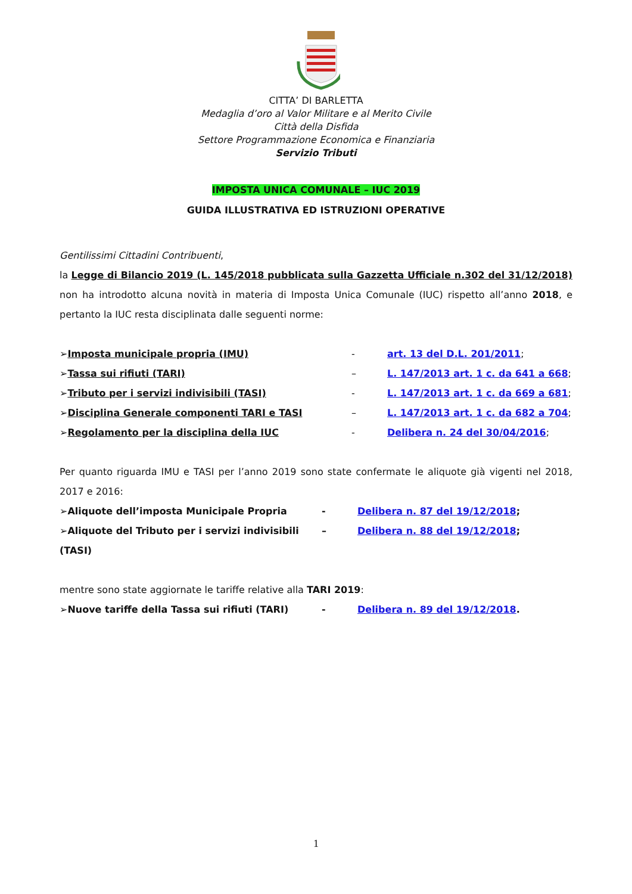CITTA’ DI BARLETTA
Medaglia d’oro al Valor Militare e al Merito Civile
Città della Disfida
Settore Programmazione Economica e Finanziaria
Servizio Tributi
IMPOSTA UNICA COMUNALE – IUC 2019
GUIDA ILLUSTRATIVA ED ISTRUZIONI OPERATIVE
Gentilissimi Cittadini Contribuenti,
la Legge di Bilancio 2019 (L. 145/2018 pubblicata sulla Gazzetta Ufficiale n.302 del 31/12/2018) non ha introdotto alcuna novità in materia di Imposta Unica Comunale (IUC) rispetto all’anno 2018, e pertanto la IUC resta disciplinata dalle seguenti norme:
➢Imposta municipale propria (IMU) - art. 13 del D.L. 201/2011;
➢Tassa sui rifiuti (TARI) – L. 147/2013 art. 1 c. da 641 a 668;
➢Tributo per i servizi indivisibili (TASI) - L. 147/2013 art. 1 c. da 669 a 681;
➢Disciplina Generale componenti TARI e TASI – L. 147/2013 art. 1 c. da 682 a 704;
➢Regolamento per la disciplina della IUC - Delibera n. 24 del 30/04/2016;
Per quanto riguarda IMU e TASI per l’anno 2019 sono state confermate le aliquote già vigenti nel 2018, 2017 e 2016:
➢Aliquote dell’imposta Municipale Propria - Delibera n. 87 del 19/12/2018;
➢Aliquote del Tributo per i servizi indivisibili (TASI)
– Delibera n. 88 del 19/12/2018;
mentre sono state aggiornate le tariffe relative alla TARI 2019:
➢Nuove tariffe della Tassa sui rifiuti (TARI) - Delibera n. 89 del 19/12/2018.
1